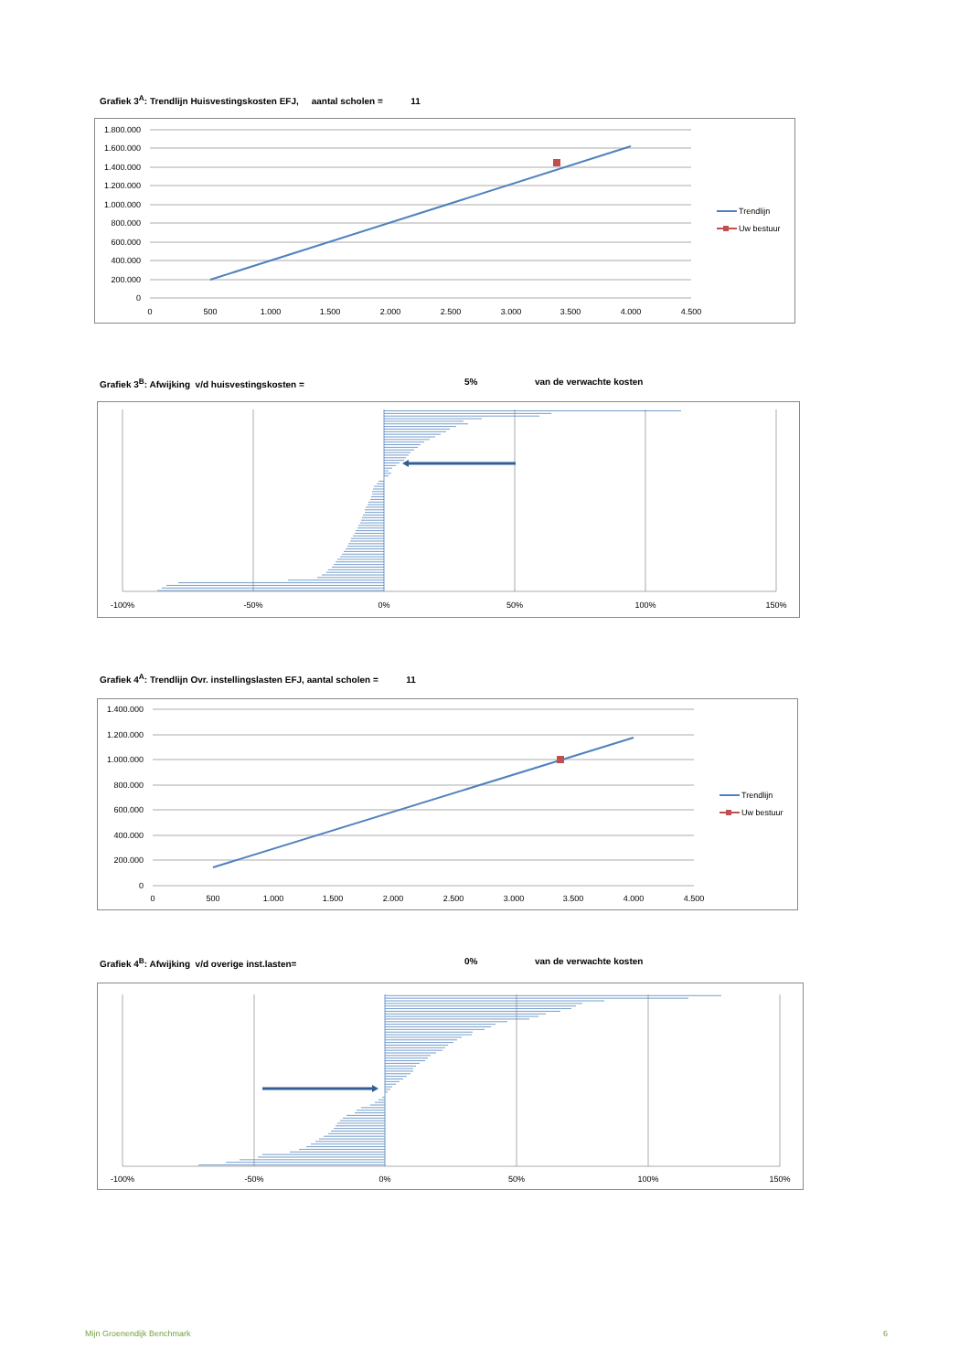Grafiek 3<sup>A</sup>: Trendlijn Huisvestingskosten EFJ, aantal scholen = 11
1.800.000
1.600.000
1.400.000
1.200.000
1.000.000
800.000
600.000
400.000
200.000
0
0
500
1.000
1.500
2.000
2.500
3.000
3.500
4.000
4.500
Trendlijn
Uw bestuur
Grafiek 3<sup>B</sup>: Afwijking v/d huisvestingskosten = 5% van de verwachte kosten
-100%
-50%
0%
50%
100%
150%
Grafiek 4<sup>A</sup>: Trendlijn Ovr. instellingslasten EFJ, aantal scholen = 11
1.400.000
1.200.000
1.000.000
800.000
600.000
400.000
200.000
0
0
500
1.000
1.500
2.000
2.500
3.000
3.500
4.000
4.500
Trendlijn
Uw bestuur
Grafiek 4<sup>B</sup>: Afwijking v/d overige inst.lasten= 0% van de verwachte kosten
-100%
-50%
0%
50%
100%
150%
Mijn Groenendijk Benchmark 6